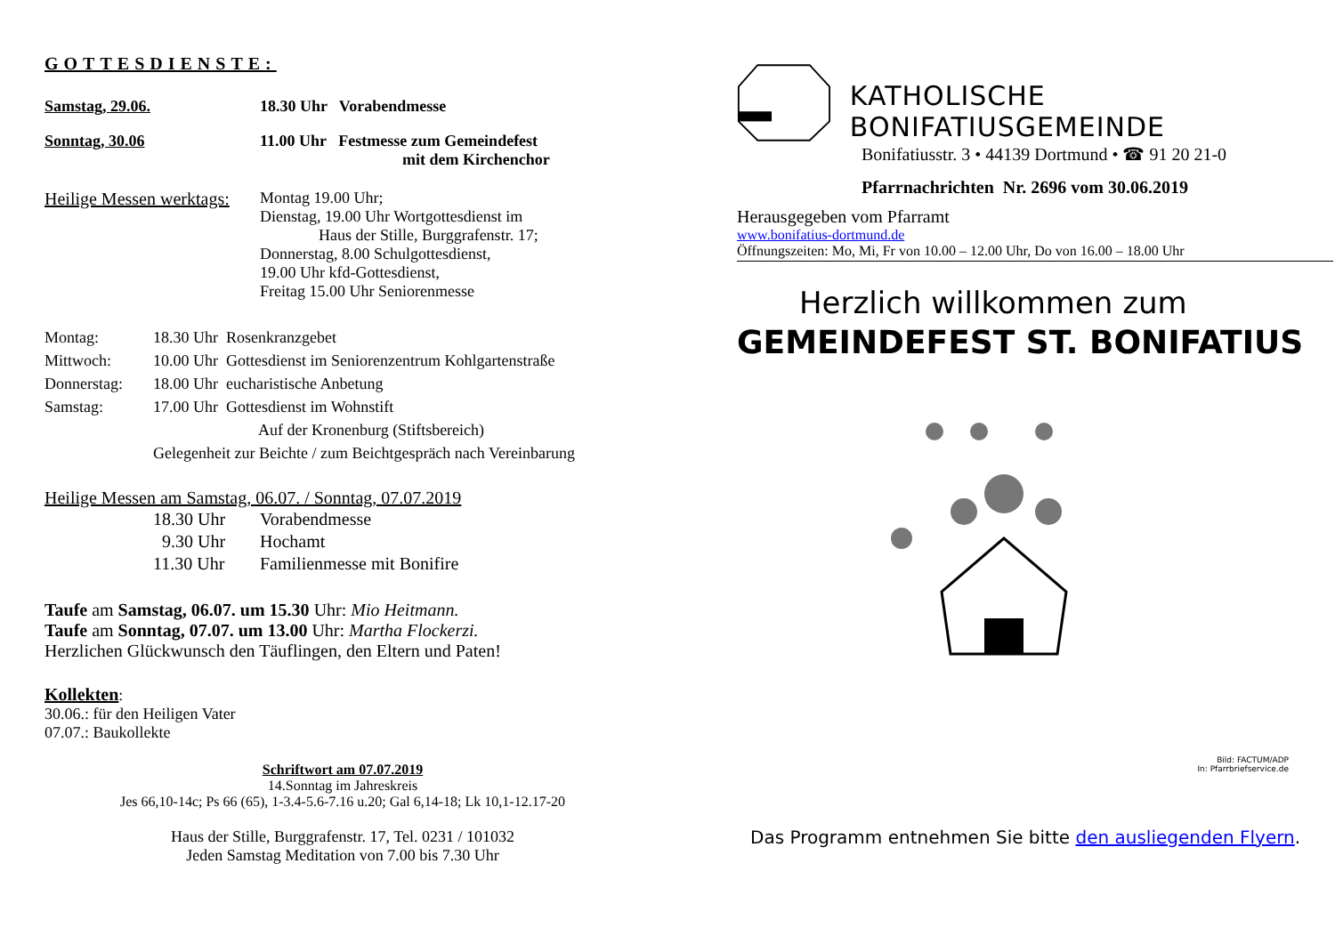GOTTESDIENSTE:
Samstag, 29.06. 18.30 Uhr Vorabendmesse
Sonntag, 30.06 11.00 Uhr Festmesse zum Gemeindefest
mit dem Kirchenchor
Heilige Messen werktags: Montag 19.00 Uhr;
Dienstag, 19.00 Uhr Wortgottesdienst im
Haus der Stille, Burggrafenstr. 17;
Donnerstag, 8.00 Schulgottesdienst,
19.00 Uhr kfd-Gottesdienst,
Freitag 15.00 Uhr Seniorenmesse
Montag: 18.30 Uhr Rosenkranzgebet
Mittwoch: 10.00 Uhr Gottesdienst im Seniorenzentrum Kohlgartenstraße
Donnerstag: 18.00 Uhr eucharistische Anbetung
Samstag: 17.00 Uhr Gottesdienst im Wohnstift
Auf der Kronenburg (Stiftsbereich)
Gelegenheit zur Beichte / zum Beichtgespräch nach Vereinbarung
Heilige Messen am Samstag, 06.07. / Sonntag, 07.07.2019
18.30 Uhr Vorabendmesse
9.30 Uhr Hochamt
11.30 Uhr Familienmesse mit Bonifire
Taufe am Samstag, 06.07. um 15.30 Uhr: Mio Heitmann.
Taufe am Sonntag, 07.07. um 13.00 Uhr: Martha Flockerzi.
Herzlichen Glückwunsch den Täuflingen, den Eltern und Paten!
Kollekten:
30.06.: für den Heiligen Vater
07.07.: Baukollekte
Schriftwort am 07.07.2019
14.Sonntag im Jahreskreis
Jes 66,10-14c; Ps 66 (65), 1-3.4-5.6-7.16 u.20; Gal 6,14-18; Lk 10,1-12.17-20
Haus der Stille, Burggrafenstr. 17, Tel. 0231 / 101032
Jeden Samstag Meditation von 7.00 bis 7.30 Uhr
KATHOLISCHE BONIFATIUSGEMEINDE
Bonifatiusstr. 3 • 44139 Dortmund • ☎ 91 20 21-0
Pfarrnachrichten Nr. 2696 vom 30.06.2019
Herausgegeben vom Pfarramt
www.bonifatius-dortmund.de
Öffnungszeiten: Mo, Mi, Fr von 10.00 – 12.00 Uhr, Do von 16.00 – 18.00 Uhr
Herzlich willkommen zum
GEMEINDEFEST ST. BONIFATIUS
Bild: FACTUM/ADP
In: Pfarrbriefservice.de
Das Programm entnehmen Sie bitte den ausliegenden Flyern.